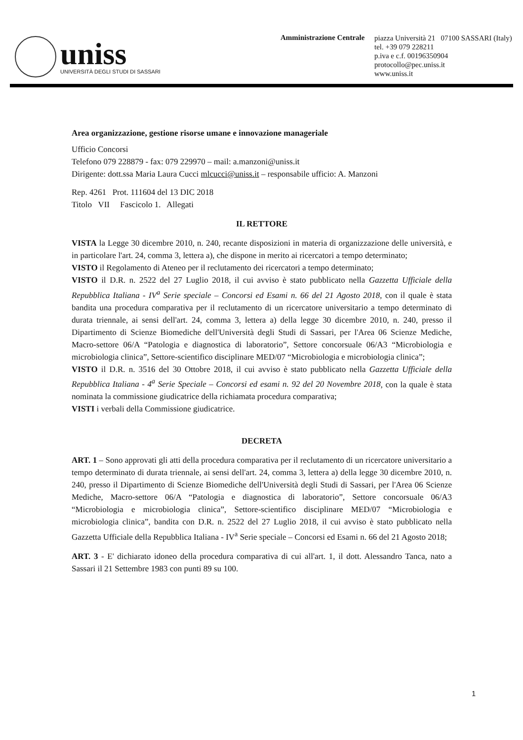uniss
UNIVERSITÀ DEGLI STUDI DI SASSARI
Amministrazione Centrale
piazza Università 21 07100 SASSARI (Italy)
tel. +39 079 228211
p.iva e c.f. 00196350904
protocollo@pec.uniss.it
www.uniss.it
Area organizzazione, gestione risorse umane e innovazione manageriale
Ufficio Concorsi
Telefono 079 228879 - fax: 079 229970 – mail: a.manzoni@uniss.it
Dirigente: dott.ssa Maria Laura Cucci mlcucci@uniss.it – responsabile ufficio: A. Manzoni
Rep. 4261 Prot. 111604 del 13 DIC 2018
Titolo VII Fascicolo 1. Allegati
IL RETTORE
VISTA la Legge 30 dicembre 2010, n. 240, recante disposizioni in materia di organizzazione delle università, e in particolare l'art. 24, comma 3, lettera a), che dispone in merito ai ricercatori a tempo determinato;
VISTO il Regolamento di Ateneo per il reclutamento dei ricercatori a tempo determinato;
VISTO il D.R. n. 2522 del 27 Luglio 2018, il cui avviso è stato pubblicato nella Gazzetta Ufficiale della Repubblica Italiana - IV<sup>a</sup> Serie speciale – Concorsi ed Esami n. 66 del 21 Agosto 2018, con il quale è stata bandita una procedura comparativa per il reclutamento di un ricercatore universitario a tempo determinato di durata triennale, ai sensi dell'art. 24, comma 3, lettera a) della legge 30 dicembre 2010, n. 240, presso il Dipartimento di Scienze Biomediche dell'Università degli Studi di Sassari, per l'Area 06 Scienze Mediche, Macro-settore 06/A “Patologia e diagnostica di laboratorio”, Settore concorsuale 06/A3 “Microbiologia e microbiologia clinica”, Settore-scientifico disciplinare MED/07 “Microbiologia e microbiologia clinica”;
VISTO il D.R. n. 3516 del 30 Ottobre 2018, il cui avviso è stato pubblicato nella Gazzetta Ufficiale della Repubblica Italiana - 4<sup>a</sup> Serie Speciale – Concorsi ed esami n. 92 del 20 Novembre 2018, con la quale è stata nominata la commissione giudicatrice della richiamata procedura comparativa;
VISTI i verbali della Commissione giudicatrice.
DECRETA
ART. 1 – Sono approvati gli atti della procedura comparativa per il reclutamento di un ricercatore universitario a tempo determinato di durata triennale, ai sensi dell'art. 24, comma 3, lettera a) della legge 30 dicembre 2010, n. 240, presso il Dipartimento di Scienze Biomediche dell'Università degli Studi di Sassari, per l'Area 06 Scienze Mediche, Macro-settore 06/A “Patologia e diagnostica di laboratorio”, Settore concorsuale 06/A3 “Microbiologia e microbiologia clinica”, Settore-scientifico disciplinare MED/07 “Microbiologia e microbiologia clinica”, bandita con D.R. n. 2522 del 27 Luglio 2018, il cui avviso è stato pubblicato nella Gazzetta Ufficiale della Repubblica Italiana - IV<sup>a</sup> Serie speciale – Concorsi ed Esami n. 66 del 21 Agosto 2018;
ART. 3 - E' dichiarato idoneo della procedura comparativa di cui all'art. 1, il dott. Alessandro Tanca, nato a Sassari il 21 Settembre 1983 con punti 89 su 100.
1